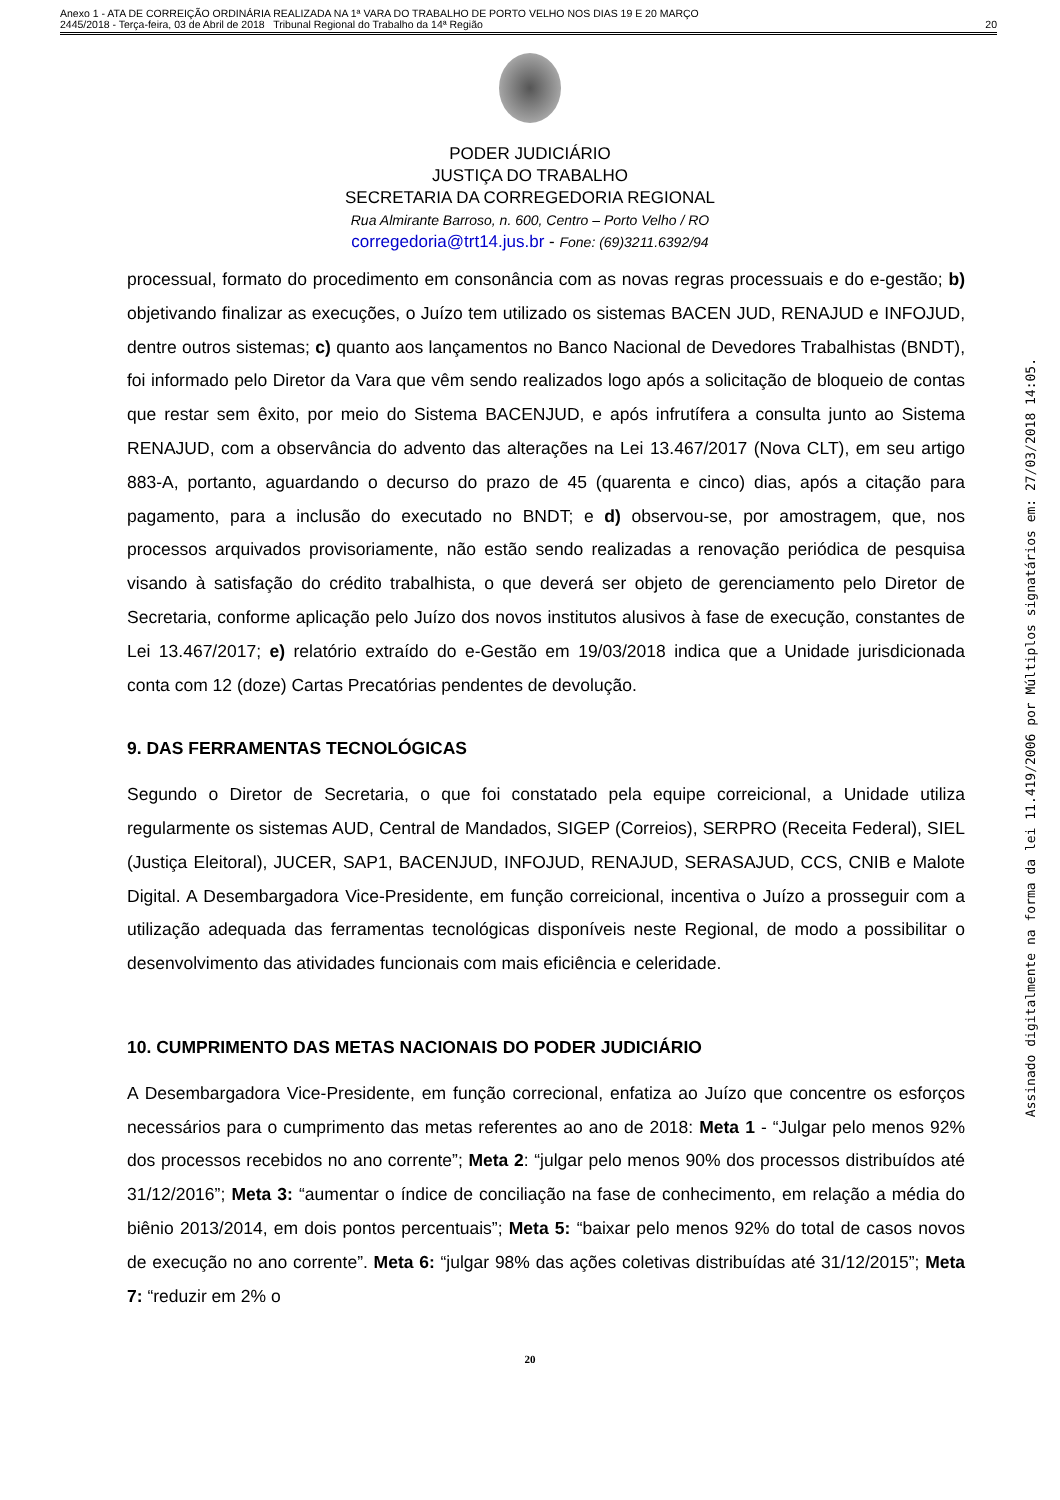Anexo 1 - ATA DE CORREIÇÃO ORDINÁRIA REALIZADA NA 1ª VARA DO TRABALHO DE PORTO VELHO NOS DIAS 19 E 20 MARÇO
2445/2018 - Terça-feira, 03 de Abril de 2018 Tribunal Regional do Trabalho da 14ª Região
20
PODER JUDICIÁRIO
JUSTIÇA DO TRABALHO
SECRETARIA DA CORREGEDORIA REGIONAL
Rua Almirante Barroso, n. 600, Centro – Porto Velho / RO
corregedoria@trt14.jus.br - Fone: (69)3211.6392/94
processual, formato do procedimento em consonância com as novas regras processuais e do e-gestão; b) objetivando finalizar as execuções, o Juízo tem utilizado os sistemas BACEN JUD, RENAJUD e INFOJUD, dentre outros sistemas; c) quanto aos lançamentos no Banco Nacional de Devedores Trabalhistas (BNDT), foi informado pelo Diretor da Vara que vêm sendo realizados logo após a solicitação de bloqueio de contas que restar sem êxito, por meio do Sistema BACENJUD, e após infrutífera a consulta junto ao Sistema RENAJUD, com a observância do advento das alterações na Lei 13.467/2017 (Nova CLT), em seu artigo 883-A, portanto, aguardando o decurso do prazo de 45 (quarenta e cinco) dias, após a citação para pagamento, para a inclusão do executado no BNDT; e d) observou-se, por amostragem, que, nos processos arquivados provisoriamente, não estão sendo realizadas a renovação periódica de pesquisa visando à satisfação do crédito trabalhista, o que deverá ser objeto de gerenciamento pelo Diretor de Secretaria, conforme aplicação pelo Juízo dos novos institutos alusivos à fase de execução, constantes de Lei 13.467/2017; e) relatório extraído do e-Gestão em 19/03/2018 indica que a Unidade jurisdicionada conta com 12 (doze) Cartas Precatórias pendentes de devolução.
9. DAS FERRAMENTAS TECNOLÓGICAS
Segundo o Diretor de Secretaria, o que foi constatado pela equipe correicional, a Unidade utiliza regularmente os sistemas AUD, Central de Mandados, SIGEP (Correios), SERPRO (Receita Federal), SIEL (Justiça Eleitoral), JUCER, SAP1, BACENJUD, INFOJUD, RENAJUD, SERASAJUD, CCS, CNIB e Malote Digital. A Desembargadora Vice-Presidente, em função correicional, incentiva o Juízo a prosseguir com a utilização adequada das ferramentas tecnológicas disponíveis neste Regional, de modo a possibilitar o desenvolvimento das atividades funcionais com mais eficiência e celeridade.
10. CUMPRIMENTO DAS METAS NACIONAIS DO PODER JUDICIÁRIO
A Desembargadora Vice-Presidente, em função correcional, enfatiza ao Juízo que concentre os esforços necessários para o cumprimento das metas referentes ao ano de 2018: Meta 1 - “Julgar pelo menos 92% dos processos recebidos no ano corrente”; Meta 2: “julgar pelo menos 90% dos processos distribuídos até 31/12/2016”; Meta 3: “aumentar o índice de conciliação na fase de conhecimento, em relação a média do biênio 2013/2014, em dois pontos percentuais”; Meta 5: “baixar pelo menos 92% do total de casos novos de execução no ano corrente”. Meta 6: “julgar 98% das ações coletivas distribuídas até 31/12/2015”; Meta 7: “reduzir em 2% o
20
Assinado digitalmente na forma da lei 11.419/2006 por Múltiplos signatários em: 27/03/2018 14:05.